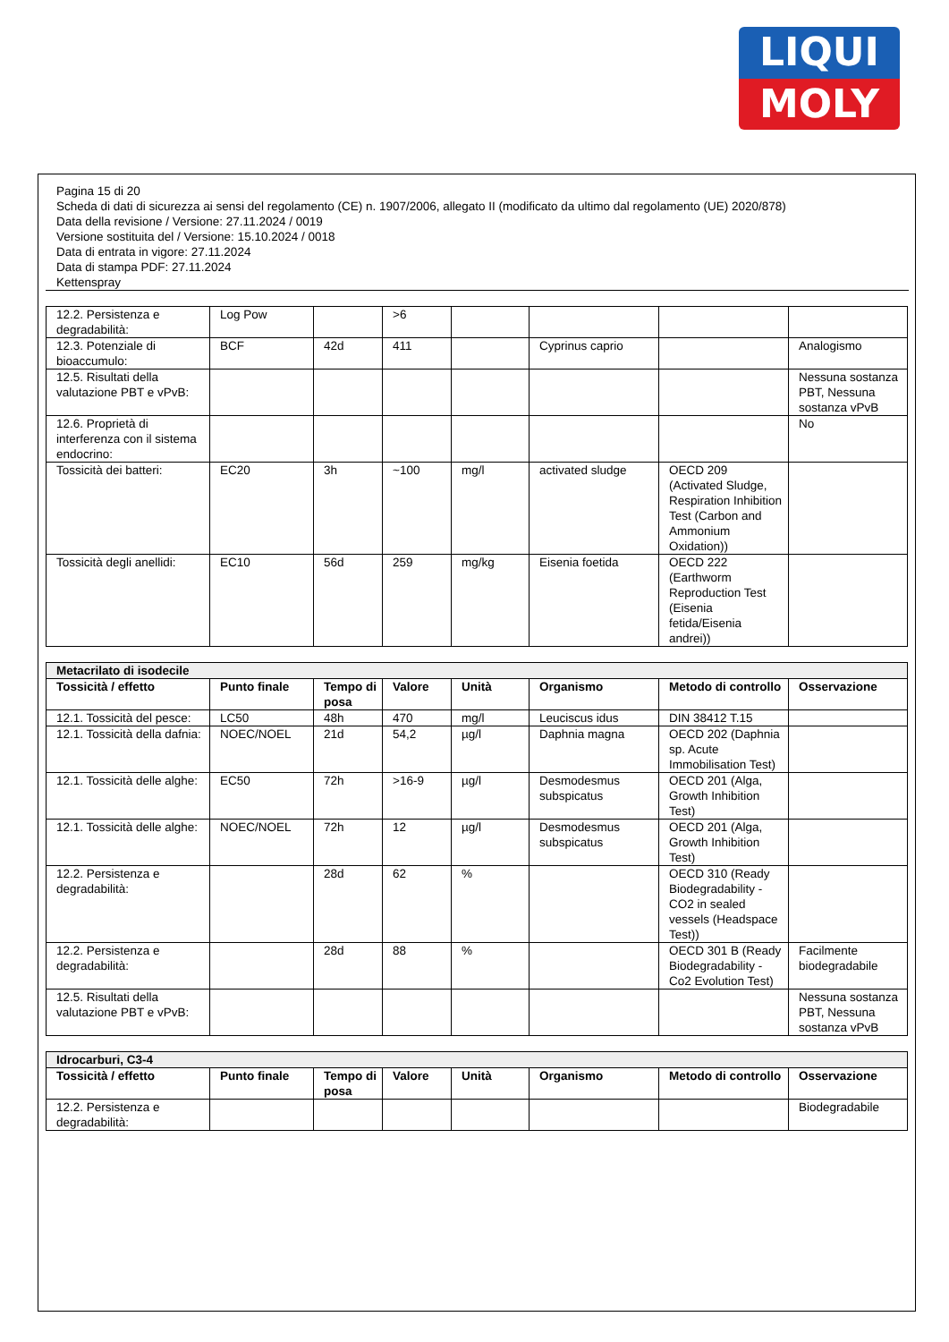LIQUI
MOLY
Pagina 15 di 20
Scheda di dati di sicurezza ai sensi del regolamento (CE) n. 1907/2006, allegato II (modificato da ultimo dal regolamento (UE) 2020/878)
Data della revisione / Versione: 27.11.2024 / 0019
Versione sostituita del / Versione: 15.10.2024 / 0018
Data di entrata in vigore: 27.11.2024
Data di stampa PDF: 27.11.2024
Kettenspray
| 12.2. Persistenza e degradabilità: | Log Pow | | >6 | | | | |
| 12.3. Potenziale di bioaccumulo: | BCF | 42d | 411 | | Cyprinus caprio | | Analogismo |
| 12.5. Risultati della valutazione PBT e vPvB: | | | | | | | Nessuna sostanza PBT, Nessuna sostanza vPvB |
| 12.6. Proprietà di interferenza con il sistema endocrino: | | | | | | | No |
| Tossicità dei batteri: | EC20 | 3h | ~100 | mg/l | activated sludge | OECD 209 (Activated Sludge, Respiration Inhibition Test (Carbon and Ammonium Oxidation)) | |
| Tossicità degli anellidi: | EC10 | 56d | 259 | mg/kg | Eisenia foetida | OECD 222 (Earthworm Reproduction Test (Eisenia fetida/Eisenia andrei)) | |
| Metacrilato di isodecile | | | | | | | |
| --- | --- | --- | --- | --- | --- | --- | --- |
| Tossicità / effetto | Punto finale | Tempo di posa | Valore | Unità | Organismo | Metodo di controllo | Osservazione |
| 12.1. Tossicità del pesce: | LC50 | 48h | 470 | mg/l | Leuciscus idus | DIN 38412 T.15 | |
| 12.1. Tossicità della dafnia: | NOEC/NOEL | 21d | 54,2 | µg/l | Daphnia magna | OECD 202 (Daphnia sp. Acute Immobilisation Test) | |
| 12.1. Tossicità delle alghe: | EC50 | 72h | >16-9 | µg/l | Desmodesmus subspicatus | OECD 201 (Alga, Growth Inhibition Test) | |
| 12.1. Tossicità delle alghe: | NOEC/NOEL | 72h | 12 | µg/l | Desmodesmus subspicatus | OECD 201 (Alga, Growth Inhibition Test) | |
| 12.2. Persistenza e degradabilità: | | 28d | 62 | % | | OECD 310 (Ready Biodegradability - CO2 in sealed vessels (Headspace Test)) | |
| 12.2. Persistenza e degradabilità: | | 28d | 88 | % | | OECD 301 B (Ready Biodegradability - Co2 Evolution Test) | Facilmente biodegradabile |
| 12.5. Risultati della valutazione PBT e vPvB: | | | | | | | Nessuna sostanza PBT, Nessuna sostanza vPvB |
| Idrocarburi, C3-4 | | | | | | | |
| --- | --- | --- | --- | --- | --- | --- | --- |
| Tossicità / effetto | Punto finale | Tempo di posa | Valore | Unità | Organismo | Metodo di controllo | Osservazione |
| 12.2. Persistenza e degradabilità: | | | | | | | Biodegradabile |